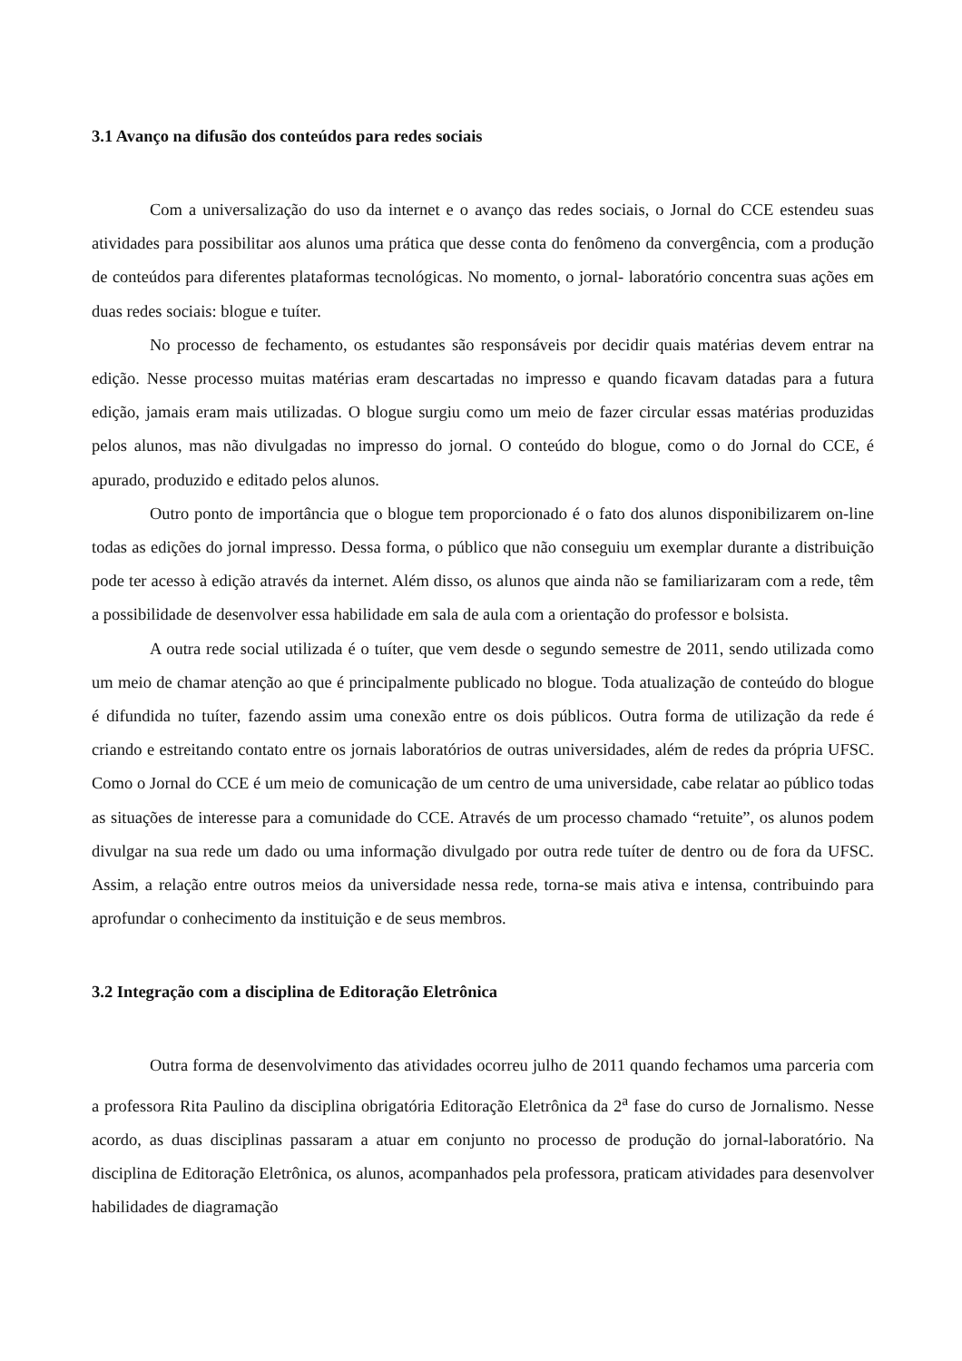3.1 Avanço na difusão dos conteúdos para redes sociais
Com a universalização do uso da internet e o avanço das redes sociais, o Jornal do CCE estendeu suas atividades para possibilitar aos alunos uma prática que desse conta do fenômeno da convergência, com a produção de conteúdos para diferentes plataformas tecnológicas. No momento, o jornal- laboratório concentra suas ações em duas redes sociais: blogue e tuíter.
No processo de fechamento, os estudantes são responsáveis por decidir quais matérias devem entrar na edição. Nesse processo muitas matérias eram descartadas no impresso e quando ficavam datadas para a futura edição, jamais eram mais utilizadas. O blogue surgiu como um meio de fazer circular essas matérias produzidas pelos alunos, mas não divulgadas no impresso do jornal. O conteúdo do blogue, como o do Jornal do CCE, é apurado, produzido e editado pelos alunos.
Outro ponto de importância que o blogue tem proporcionado é o fato dos alunos disponibilizarem on-line todas as edições do jornal impresso. Dessa forma, o público que não conseguiu um exemplar durante a distribuição pode ter acesso à edição através da internet. Além disso, os alunos que ainda não se familiarizaram com a rede, têm a possibilidade de desenvolver essa habilidade em sala de aula com a orientação do professor e bolsista.
A outra rede social utilizada é o tuíter, que vem desde o segundo semestre de 2011, sendo utilizada como um meio de chamar atenção ao que é principalmente publicado no blogue. Toda atualização de conteúdo do blogue é difundida no tuíter, fazendo assim uma conexão entre os dois públicos. Outra forma de utilização da rede é criando e estreitando contato entre os jornais laboratórios de outras universidades, além de redes da própria UFSC. Como o Jornal do CCE é um meio de comunicação de um centro de uma universidade, cabe relatar ao público todas as situações de interesse para a comunidade do CCE. Através de um processo chamado “retuite”, os alunos podem divulgar na sua rede um dado ou uma informação divulgado por outra rede tuíter de dentro ou de fora da UFSC. Assim, a relação entre outros meios da universidade nessa rede, torna-se mais ativa e intensa, contribuindo para aprofundar o conhecimento da instituição e de seus membros.
3.2 Integração com a disciplina de Editoração Eletrônica
Outra forma de desenvolvimento das atividades ocorreu julho de 2011 quando fechamos uma parceria com a professora Rita Paulino da disciplina obrigatória Editoração Eletrônica da 2<sup>a</sup> fase do curso de Jornalismo. Nesse acordo, as duas disciplinas passaram a atuar em conjunto no processo de produção do jornal-laboratório. Na disciplina de Editoração Eletrônica, os alunos, acompanhados pela professora, praticam atividades para desenvolver habilidades de diagramação